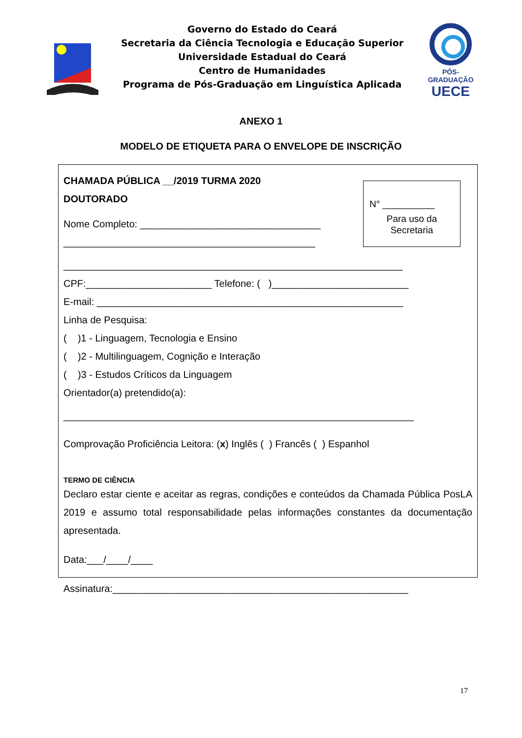Governo do Estado do Ceará
Secretaria da Ciência Tecnologia e Educação Superior
Universidade Estadual do Ceará
Centro de Humanidades
Programa de Pós-Graduação em Linguística Aplicada
PÓS-GRADUAÇÃO
UECE
ANEXO 1
MODELO DE ETIQUETA PARA O ENVELOPE DE INSCRIÇÃO
N° __________
Para uso da
Secretaria
CHAMADA PÚBLICA __/2019 TURMA 2020
DOUTORADO
Nome Completo: _________________________________
______________________________________________
______________________________________________________________
CPF:_______________________ Telefone: ( )_________________________
E-mail: ________________________________________________________
Linha de Pesquisa:
( )1 - Linguagem, Tecnologia e Ensino
( )2 - Multilinguagem, Cognição e Interação
( )3 - Estudos Críticos da Linguagem
Orientador(a) pretendido(a):
________________________________________________________________
Comprovação Proficiência Leitora: (x) Inglês ( ) Francês ( ) Espanhol
TERMO DE CIÊNCIA
Declaro estar ciente e aceitar as regras, condições e conteúdos da Chamada Pública PosLA 2019 e assumo total responsabilidade pelas informações constantes da documentação apresentada.
Data:___/____/____
Assinatura:______________________________________________________
17